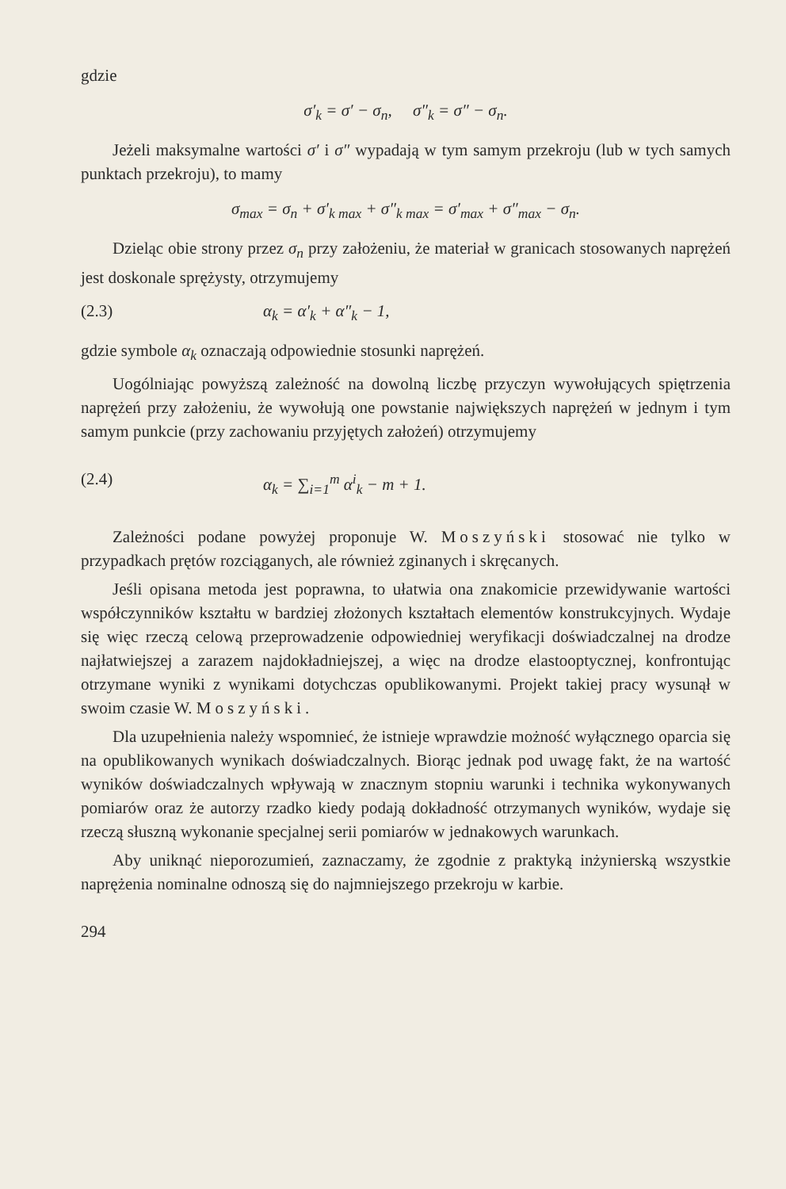gdzie
σ′<sub>k</sub> = σ′ − σ<sub>n</sub>, σ″<sub>k</sub> = σ″ − σ<sub>n</sub>.
Jeżeli maksymalne wartości σ′ i σ″ wypadają w tym samym przekroju (lub w tych samych punktach przekroju), to mamy
σ<sub>max</sub> = σ<sub>n</sub> + σ′<sub>k max</sub> + σ″<sub>k max</sub> = σ′<sub>max</sub> + σ″<sub>max</sub> − σ<sub>n</sub>.
Dzieląc obie strony przez σ<sub>n</sub> przy założeniu, że materiał w granicach stosowanych naprężeń jest doskonale sprężysty, otrzymujemy
(2.3) α<sub>k</sub> = α′<sub>k</sub> + α″<sub>k</sub> − 1,
gdzie symbole α<sub>k</sub> oznaczają odpowiednie stosunki naprężeń.
Uogólniając powyższą zależność na dowolną liczbę przyczyn wywołujących spiętrzenia naprężeń przy założeniu, że wywołują one powstanie największych naprężeń w jednym i tym samym punkcie (przy zachowaniu przyjętych założeń) otrzymujemy
(2.4) α<sub>k</sub> = ∑<sub>i=1</sub><sup>m</sup> α<sup>i</sup><sub>k</sub> − m + 1.
Zależności podane powyżej proponuje W. Moszyński stosować nie tylko w przypadkach prętów rozciąganych, ale również zginanych i skręcanych.
Jeśli opisana metoda jest poprawna, to ułatwia ona znakomicie przewidywanie wartości współczynników kształtu w bardziej złożonych kształtach elementów konstrukcyjnych. Wydaje się więc rzeczą celową przeprowadzenie odpowiedniej weryfikacji doświadczalnej na drodze najłatwiejszej a zarazem najdokładniejszej, a więc na drodze elastooptycznej, konfrontując otrzymane wyniki z wynikami dotychczas opublikowanymi. Projekt takiej pracy wysunął w swoim czasie W. Moszyński.
Dla uzupełnienia należy wspomnieć, że istnieje wprawdzie możność wyłącznego oparcia się na opublikowanych wynikach doświadczalnych. Biorąc jednak pod uwagę fakt, że na wartość wyników doświadczalnych wpływają w znacznym stopniu warunki i technika wykonywanych pomiarów oraz że autorzy rzadko kiedy podają dokładność otrzymanych wyników, wydaje się rzeczą słuszną wykonanie specjalnej serii pomiarów w jednakowych warunkach.
Aby uniknąć nieporozumień, zaznaczamy, że zgodnie z praktyką inżynierską wszystkie naprężenia nominalne odnoszą się do najmniejszego przekroju w karbie.
294